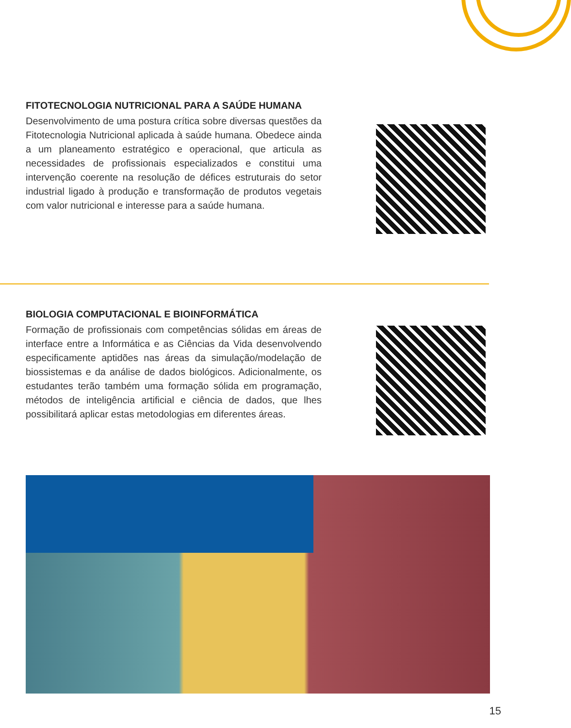FITOTECNOLOGIA NUTRICIONAL PARA A SAÚDE HUMANA
Desenvolvimento de uma postura crítica sobre diversas questões da Fitotecnologia Nutricional aplicada à saúde humana. Obedece ainda a um planeamento estratégico e operacional, que articula as necessidades de profissionais especializados e constitui uma intervenção coerente na resolução de défices estruturais do setor industrial ligado à produção e transformação de produtos vegetais com valor nutricional e interesse para a saúde humana.
BIOLOGIA COMPUTACIONAL E BIOINFORMÁTICA
Formação de profissionais com competências sólidas em áreas de interface entre a Informática e as Ciências da Vida desenvolvendo especificamente aptidões nas áreas da simulação/modelação de biossistemas e da análise de dados biológicos. Adicionalmente, os estudantes terão também uma formação sólida em programação, métodos de inteligência artificial e ciência de dados, que lhes possibilitará aplicar estas metodologias em diferentes áreas.
15